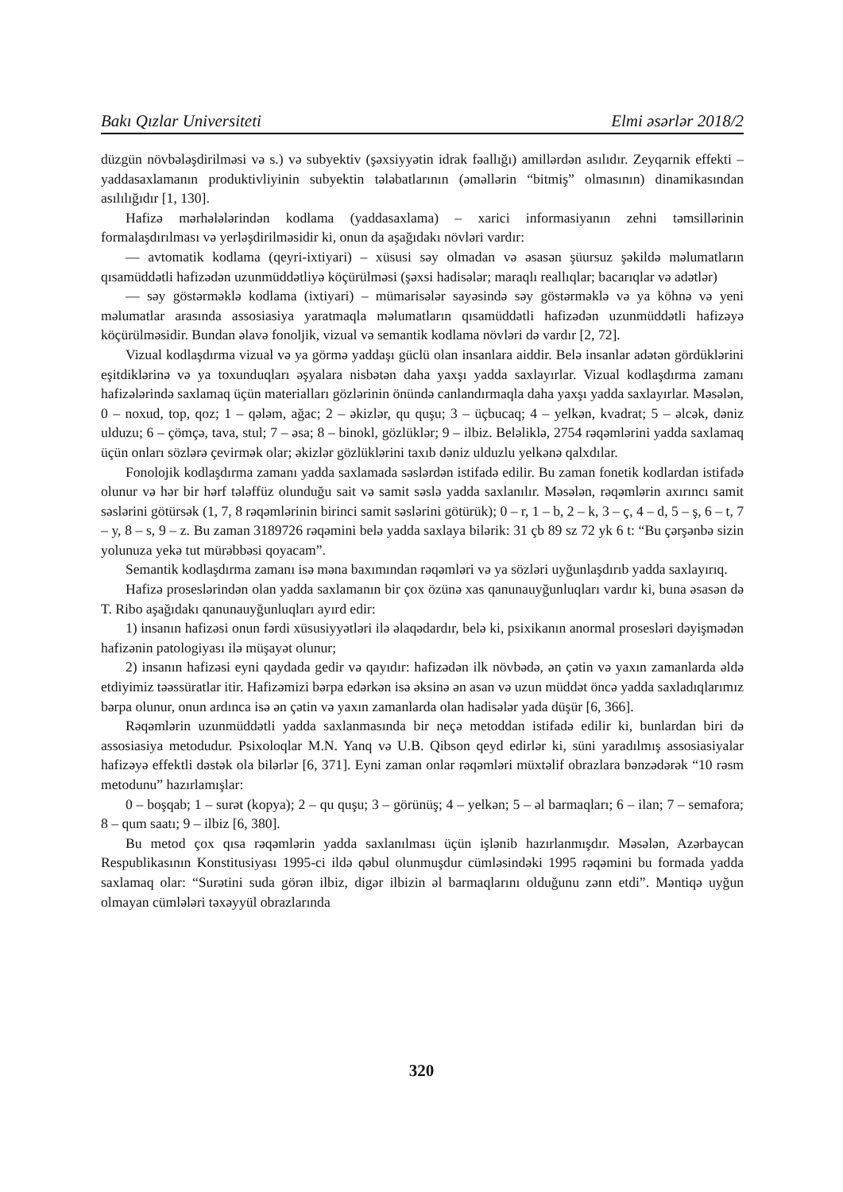Bakı Qızlar Universiteti Elmi əsərlər 2018/2
düzgün növbələşdirilməsi və s.) və subyektiv (şəxsiyyətin idrak fəallığı) amillərdən asılıdır. Zeyqarnik effekti – yaddasaxlamanın produktivliyinin subyektin tələbatlarının (əməllərin “bitmiş” olmasının) dinamikasından asılılığıdır [1, 130].
Hafizə mərhələlərindən kodlama (yaddasaxlama) – xarici informasiyanın zehni təmsillərinin formalaşdırılması və yerləşdirilməsidir ki, onun da aşağıdakı növləri vardır:
— avtomatik kodlama (qeyri-ixtiyari) – xüsusi səy olmadan və əsasən şüursuz şəkildə məlumatların qısamüddətli hafizədən uzunmüddətliyə köçürülməsi (şəxsi hadisələr; maraqlı reallıqlar; bacarıqlar və adətlər)
— səy göstərməklə kodlama (ixtiyari) – mümarisələr sayəsində səy göstərməklə və ya köhnə və yeni məlumatlar arasında assosiasiya yaratmaqla məlumatların qısamüddətli hafizədən uzunmüddətli hafizəyə köçürülməsidir. Bundan əlavə fonoljik, vizual və semantik kodlama növləri də vardır [2, 72].
Vizual kodlaşdırma vizual və ya görmə yaddaşı güclü olan insanlara aiddir. Belə insanlar adətən gördüklərini eşitdiklərinə və ya toxunduqları əşyalara nisbətən daha yaxşı yadda saxlayırlar. Vizual kodlaşdırma zamanı hafizələrində saxlamaq üçün materialları gözlərinin önündə canlandırmaqla daha yaxşı yadda saxlayırlar. Məsələn, 0 – noxud, top, qoz; 1 – qələm, ağac; 2 – əkizlər, qu quşu; 3 – üçbucaq; 4 – yelkən, kvadrat; 5 – əlcək, dəniz ulduzu; 6 – çömçə, tava, stul; 7 – əsa; 8 – binokl, gözlüklər; 9 – ilbiz. Beləliklə, 2754 rəqəmlərini yadda saxlamaq üçün onları sözlərə çevirmək olar; əkizlər gözlüklərini taxıb dəniz ulduzlu yelkənə qalxdılar.
Fonolojik kodlaşdırma zamanı yadda saxlamada səslərdən istifadə edilir. Bu zaman fonetik kodlardan istifadə olunur və hər bir hərf tələffüz olunduğu sait və samit səslə yadda saxlanılır. Məsələn, rəqəmlərin axırıncı samit səslərini götürsək (1, 7, 8 rəqəmlərinin birinci samit səslərini götürük); 0 – r, 1 – b, 2 – k, 3 – ç, 4 – d, 5 – ş, 6 – t, 7 – y, 8 – s, 9 – z. Bu zaman 3189726 rəqəmini belə yadda saxlaya bilərik: 31 çb 89 sz 72 yk 6 t: “Bu çərşənbə sizin yolunuza yekə tut mürəbbəsi qoyacam”.
Semantik kodlaşdırma zamanı isə məna baxımından rəqəmləri və ya sözləri uyğunlaşdırıb yadda saxlayırıq.
Hafizə proseslərindən olan yadda saxlamanın bir çox özünə xas qanunauyğunluqları vardır ki, buna əsasən də T. Ribo aşağıdakı qanunauyğunluqları ayırd edir:
1) insanın hafizəsi onun fərdi xüsusiyyətləri ilə əlaqədardır, belə ki, psixikanın anormal prosesləri dəyişmədən hafizənin patologiyası ilə müşayət olunur;
2) insanın hafizəsi eyni qaydada gedir və qayıdır: hafizədən ilk növbədə, ən çətin və yaxın zamanlarda əldə etdiyimiz təəssüratlar itir. Hafizəmizi bərpa edərkən isə əksinə ən asan və uzun müddət öncə yadda saxladıqlarımız bərpa olunur, onun ardınca isə ən çətin və yaxın zamanlarda olan hadisələr yada düşür [6, 366].
Rəqəmlərin uzunmüddətli yadda saxlanmasında bir neçə metoddan istifadə edilir ki, bunlardan biri də assosiasiya metodudur. Psixoloqlar M.N. Yanq və U.B. Qibson qeyd edirlər ki, süni yaradılmış assosiasiyalar hafizəyə effektli dəstək ola bilərlər [6, 371]. Eyni zaman onlar rəqəmləri müxtəlif obrazlara bənzədərək “10 rəsm metodunu” hazırlamışlar:
0 – boşqab; 1 – surət (kopya); 2 – qu quşu; 3 – görünüş; 4 – yelkən; 5 – əl barmaqları; 6 – ilan; 7 – semafora; 8 – qum saatı; 9 – ilbiz [6, 380].
Bu metod çox qısa rəqəmlərin yadda saxlanılması üçün işlənib hazırlanmışdır. Məsələn, Azərbaycan Respublikasının Konstitusiyası 1995-ci ildə qəbul olunmuşdur cümləsindəki 1995 rəqəmini bu formada yadda saxlamaq olar: “Surətini suda görən ilbiz, digər ilbizin əl barmaqlarını olduğunu zənn etdi”. Məntiqə uyğun olmayan cümlələri təxəyyül obrazlarında
320